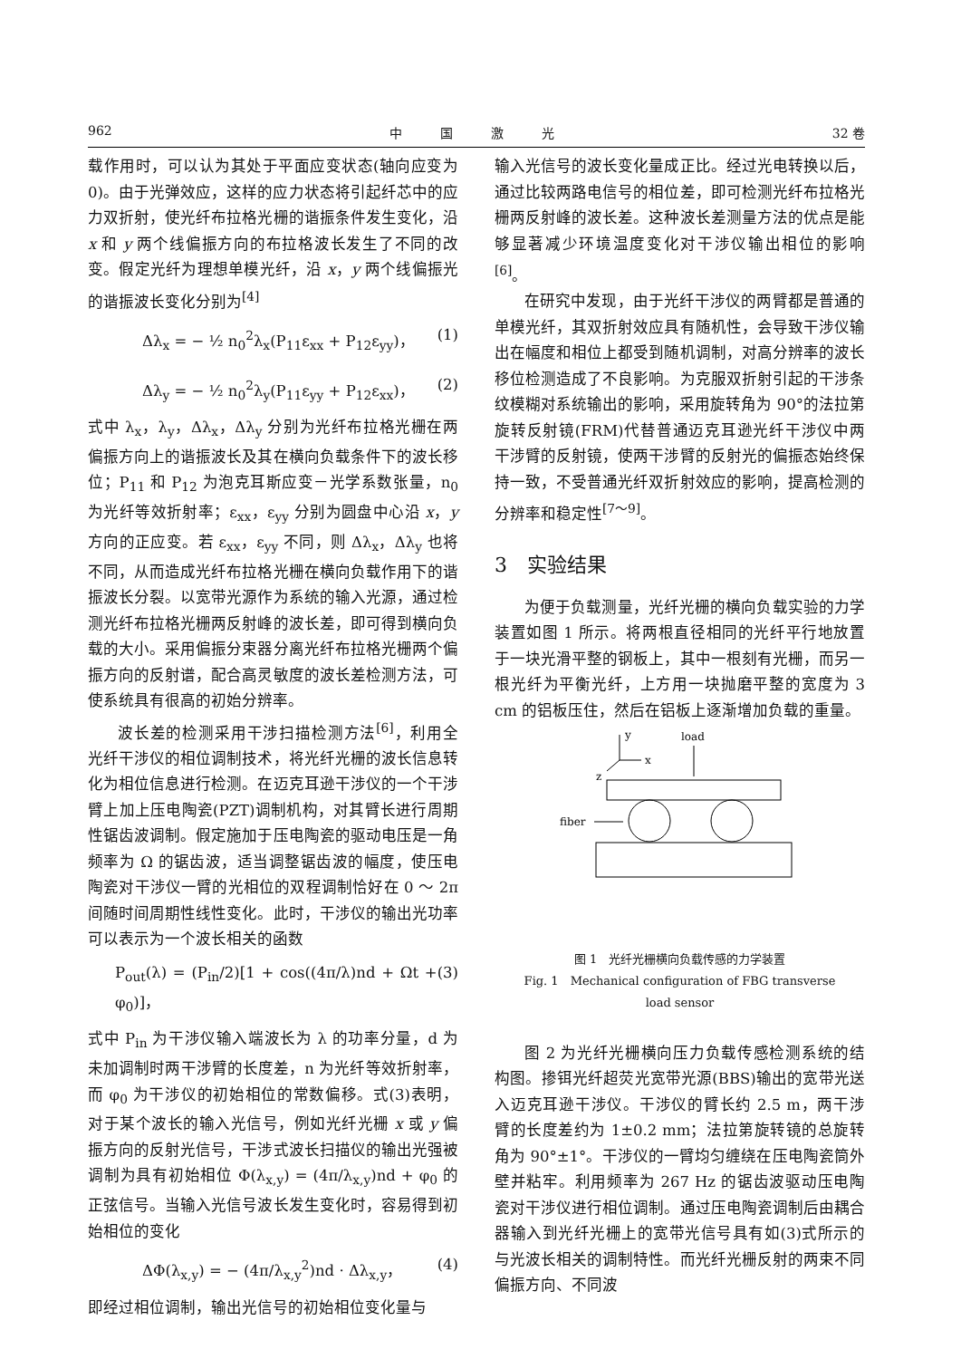962 中　　　国　　　激　　　光 32 卷
载作用时，可以认为其处于平面应变状态(轴向应变为 0)。由于光弹效应，这样的应力状态将引起纤芯中的应力双折射，使光纤布拉格光栅的谐振条件发生变化，沿 x 和 y 两个线偏振方向的布拉格波长发生了不同的改变。假定光纤为理想单模光纤，沿 x，y 两个线偏振光的谐振波长变化分别为<sup>[4]</sup>
Δλ<sub>x</sub> = − ½ n<sub>0</sub><sup>2</sup>λ<sub>x</sub>(P<sub>11</sub>ε<sub>xx</sub> + P<sub>12</sub>ε<sub>yy</sub>)， (1)
Δλ<sub>y</sub> = − ½ n<sub>0</sub><sup>2</sup>λ<sub>y</sub>(P<sub>11</sub>ε<sub>yy</sub> + P<sub>12</sub>ε<sub>xx</sub>)， (2)
式中 λ<sub>x</sub>，λ<sub>y</sub>，Δλ<sub>x</sub>，Δλ<sub>y</sub> 分别为光纤布拉格光栅在两偏振方向上的谐振波长及其在横向负载条件下的波长移位；P<sub>11</sub> 和 P<sub>12</sub> 为泡克耳斯应变－光学系数张量，n<sub>0</sub> 为光纤等效折射率；ε<sub>xx</sub>，ε<sub>yy</sub> 分别为圆盘中心沿 x，y 方向的正应变。若 ε<sub>xx</sub>，ε<sub>yy</sub> 不同，则 Δλ<sub>x</sub>，Δλ<sub>y</sub> 也将不同，从而造成光纤布拉格光栅在横向负载作用下的谐振波长分裂。以宽带光源作为系统的输入光源，通过检测光纤布拉格光栅两反射峰的波长差，即可得到横向负载的大小。采用偏振分束器分离光纤布拉格光栅两个偏振方向的反射谱，配合高灵敏度的波长差检测方法，可使系统具有很高的初始分辨率。
波长差的检测采用干涉扫描检测方法<sup>[6]</sup>，利用全光纤干涉仪的相位调制技术，将光纤光栅的波长信息转化为相位信息进行检测。在迈克耳逊干涉仪的一个干涉臂上加上压电陶瓷(PZT)调制机构，对其臂长进行周期性锯齿波调制。假定施加于压电陶瓷的驱动电压是一角频率为 Ω 的锯齿波，适当调整锯齿波的幅度，使压电陶瓷对干涉仪一臂的光相位的双程调制恰好在 0 ～ 2π 间随时间周期性线性变化。此时，干涉仪的输出光功率可以表示为一个波长相关的函数
P<sub>out</sub>(λ) = (P<sub>in</sub>/2)[1 + cos((4π/λ)nd + Ωt + φ<sub>0</sub>)]， (3)
式中 P<sub>in</sub> 为干涉仪输入端波长为 λ 的功率分量，d 为未加调制时两干涉臂的长度差，n 为光纤等效折射率，而 φ<sub>0</sub> 为干涉仪的初始相位的常数偏移。式(3)表明，对于某个波长的输入光信号，例如光纤光栅 x 或 y 偏振方向的反射光信号，干涉式波长扫描仪的输出光强被调制为具有初始相位 Φ(λ<sub>x,y</sub>) = (4π/λ<sub>x,y</sub>)nd + φ<sub>0</sub> 的正弦信号。当输入光信号波长发生变化时，容易得到初始相位的变化
ΔΦ(λ<sub>x,y</sub>) = − (4π/λ<sub>x,y</sub><sup>2</sup>)nd · Δλ<sub>x,y</sub>， (4)
即经过相位调制，输出光信号的初始相位变化量与
输入光信号的波长变化量成正比。经过光电转换以后，通过比较两路电信号的相位差，即可检测光纤布拉格光栅两反射峰的波长差。这种波长差测量方法的优点是能够显著减少环境温度变化对干涉仪输出相位的影响<sup>[6]</sup>。
在研究中发现，由于光纤干涉仪的两臂都是普通的单模光纤，其双折射效应具有随机性，会导致干涉仪输出在幅度和相位上都受到随机调制，对高分辨率的波长移位检测造成了不良影响。为克服双折射引起的干涉条纹模糊对系统输出的影响，采用旋转角为 90°的法拉第旋转反射镜(FRM)代替普通迈克耳逊光纤干涉仪中两干涉臂的反射镜，使两干涉臂的反射光的偏振态始终保持一致，不受普通光纤双折射效应的影响，提高检测的分辨率和稳定性<sup>[7～9]</sup>。
3　实验结果
为便于负载测量，光纤光栅的横向负载实验的力学装置如图 1 所示。将两根直径相同的光纤平行地放置于一块光滑平整的钢板上，其中一根刻有光栅，而另一根光纤为平衡光纤，上方用一块抛磨平整的宽度为 3 cm 的铝板压住，然后在铝板上逐渐增加负载的重量。
y
x
z
load
fiber
图 1　光纤光栅横向负载传感的力学装置
Fig. 1　Mechanical configuration of FBG transverse
load sensor
图 2 为光纤光栅横向压力负载传感检测系统的结构图。掺铒光纤超荧光宽带光源(BBS)输出的宽带光送入迈克耳逊干涉仪。干涉仪的臂长约 2.5 m，两干涉臂的长度差约为 1±0.2 mm；法拉第旋转镜的总旋转角为 90°±1°。干涉仪的一臂均匀缠绕在压电陶瓷筒外壁并粘牢。利用频率为 267 Hz 的锯齿波驱动压电陶瓷对干涉仪进行相位调制。通过压电陶瓷调制后由耦合器输入到光纤光栅上的宽带光信号具有如(3)式所示的与光波长相关的调制特性。而光纤光栅反射的两束不同偏振方向、不同波